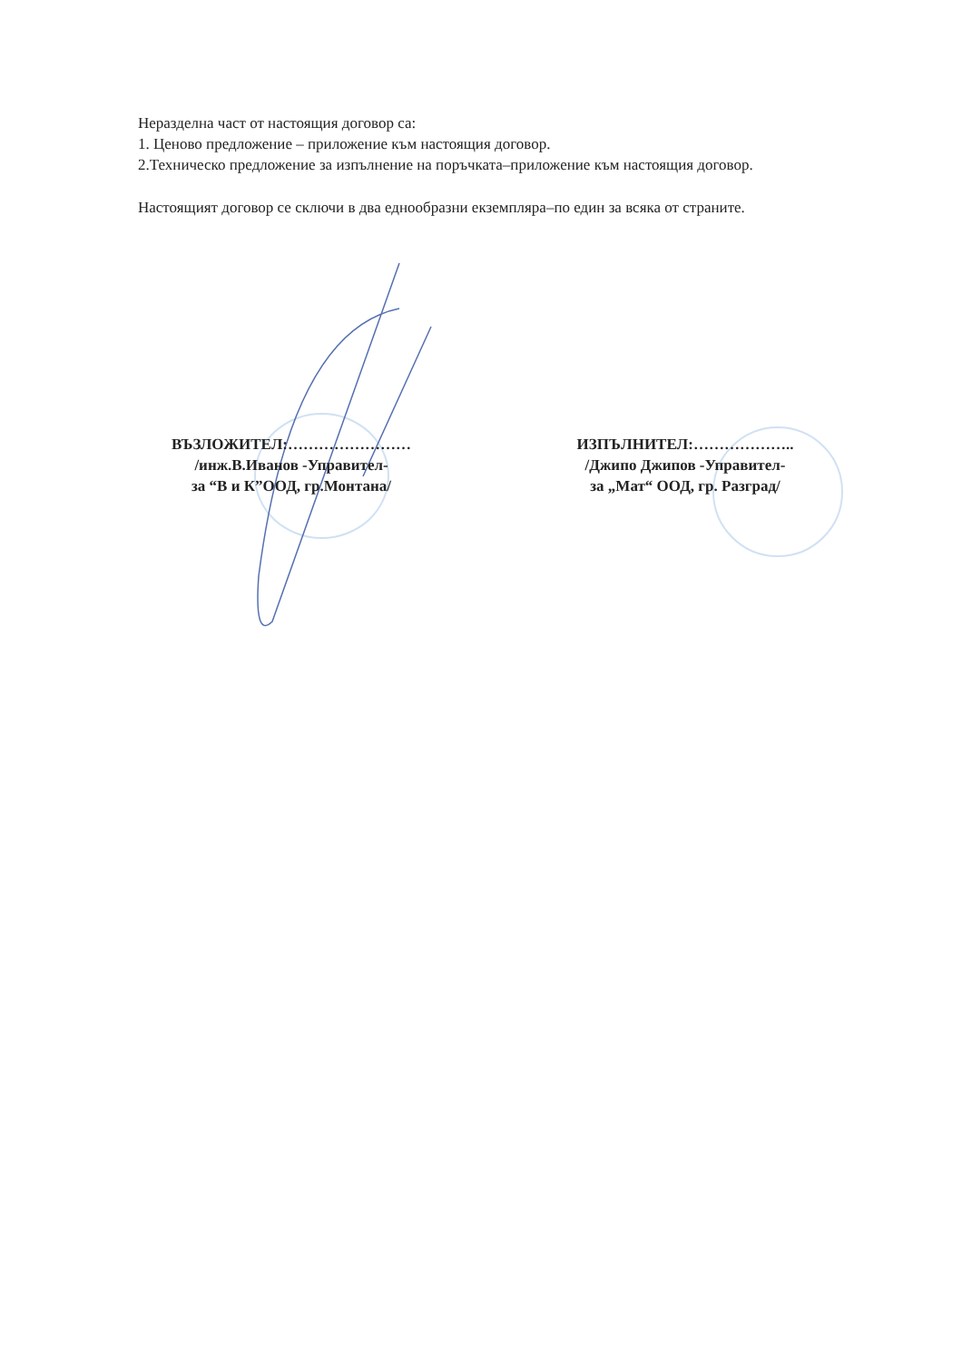Неразделна част от настоящия договор са:
1. Ценово предложение – приложение към настоящия договор.
2.Техническо предложение за изпълнение на поръчката–приложение към настоящия договор.
Настоящият договор се сключи в два еднообразни екземпляра–по един за всяка от страните.
ВЪЗЛОЖИТЕЛ:……………………
/инж.В.Иванов -Управител-
за “В и К”ООД, гр.Монтана/
ИЗПЪЛНИТЕЛ:………………..
/Джипо Джипов -Управител-
за „Мат“ ООД, гр. Разград/